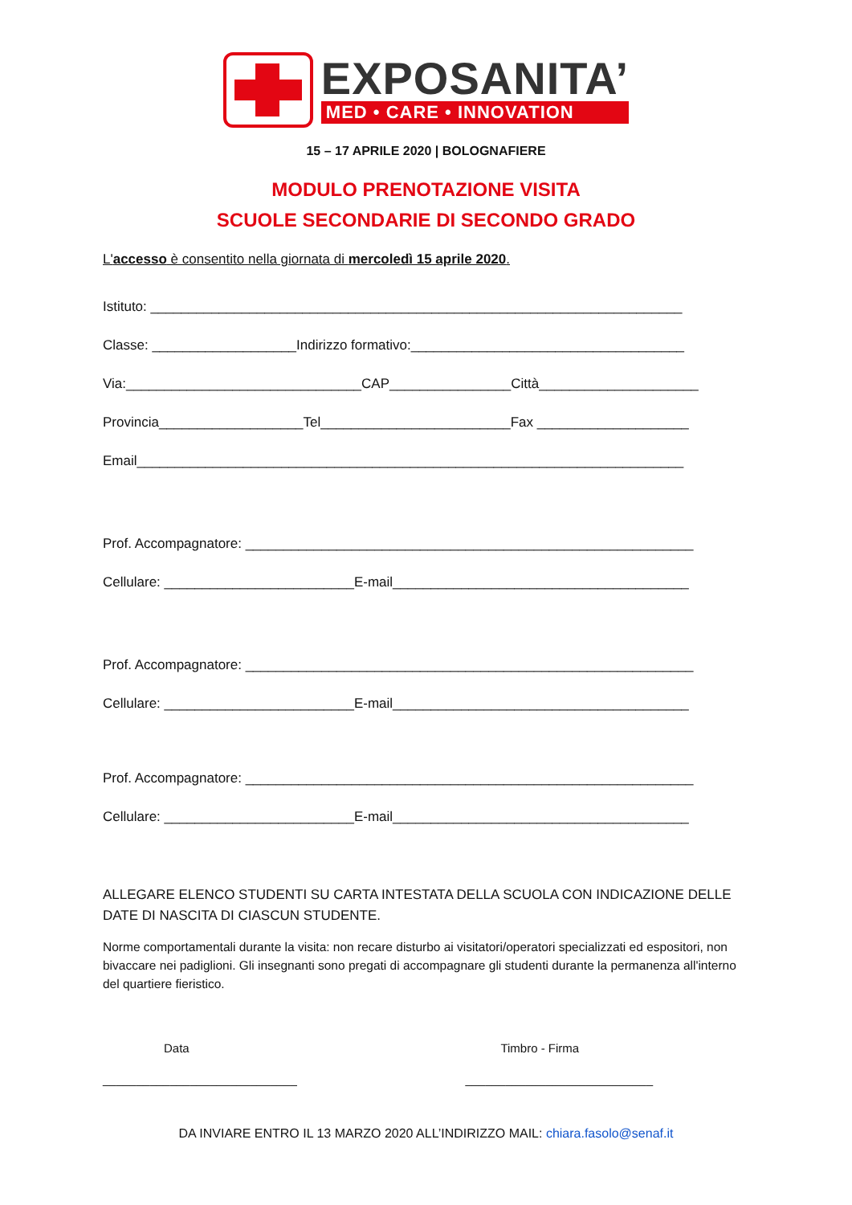EXPOSANITA’
MED • CARE • INNOVATION
15 – 17 APRILE 2020 | BOLOGNAFIERE
MODULO PRENOTAZIONE VISITA
SCUOLE SECONDARIE DI SECONDO GRADO
L'accesso è consentito nella giornata di mercoledì 15 aprile 2020.
Istituto: ______________________________________________________________________
Classe: ___________________Indirizzo formativo:____________________________________
Via:_______________________________CAP________________Città_____________________
Provincia___________________Tel_________________________Fax ____________________
Email________________________________________________________________________
Prof. Accompagnatore: ___________________________________________________________
Cellulare: _________________________E-mail_______________________________________
Prof. Accompagnatore: ___________________________________________________________
Cellulare: _________________________E-mail_______________________________________
Prof. Accompagnatore: ___________________________________________________________
Cellulare: _________________________E-mail_______________________________________
ALLEGARE ELENCO STUDENTI SU CARTA INTESTATA DELLA SCUOLA CON INDICAZIONE DELLE DATE DI NASCITA DI CIASCUN STUDENTE.
Norme comportamentali durante la visita: non recare disturbo ai visitatori/operatori specializzati ed espositori, non bivaccare nei padiglioni. Gli insegnanti sono pregati di accompagnare gli studenti durante la permanenza all'interno del quartiere fieristico.
Data
_____________________________
Timbro - Firma
____________________________
DA INVIARE ENTRO IL 13 MARZO 2020 ALL’INDIRIZZO MAIL: chiara.fasolo@senaf.it